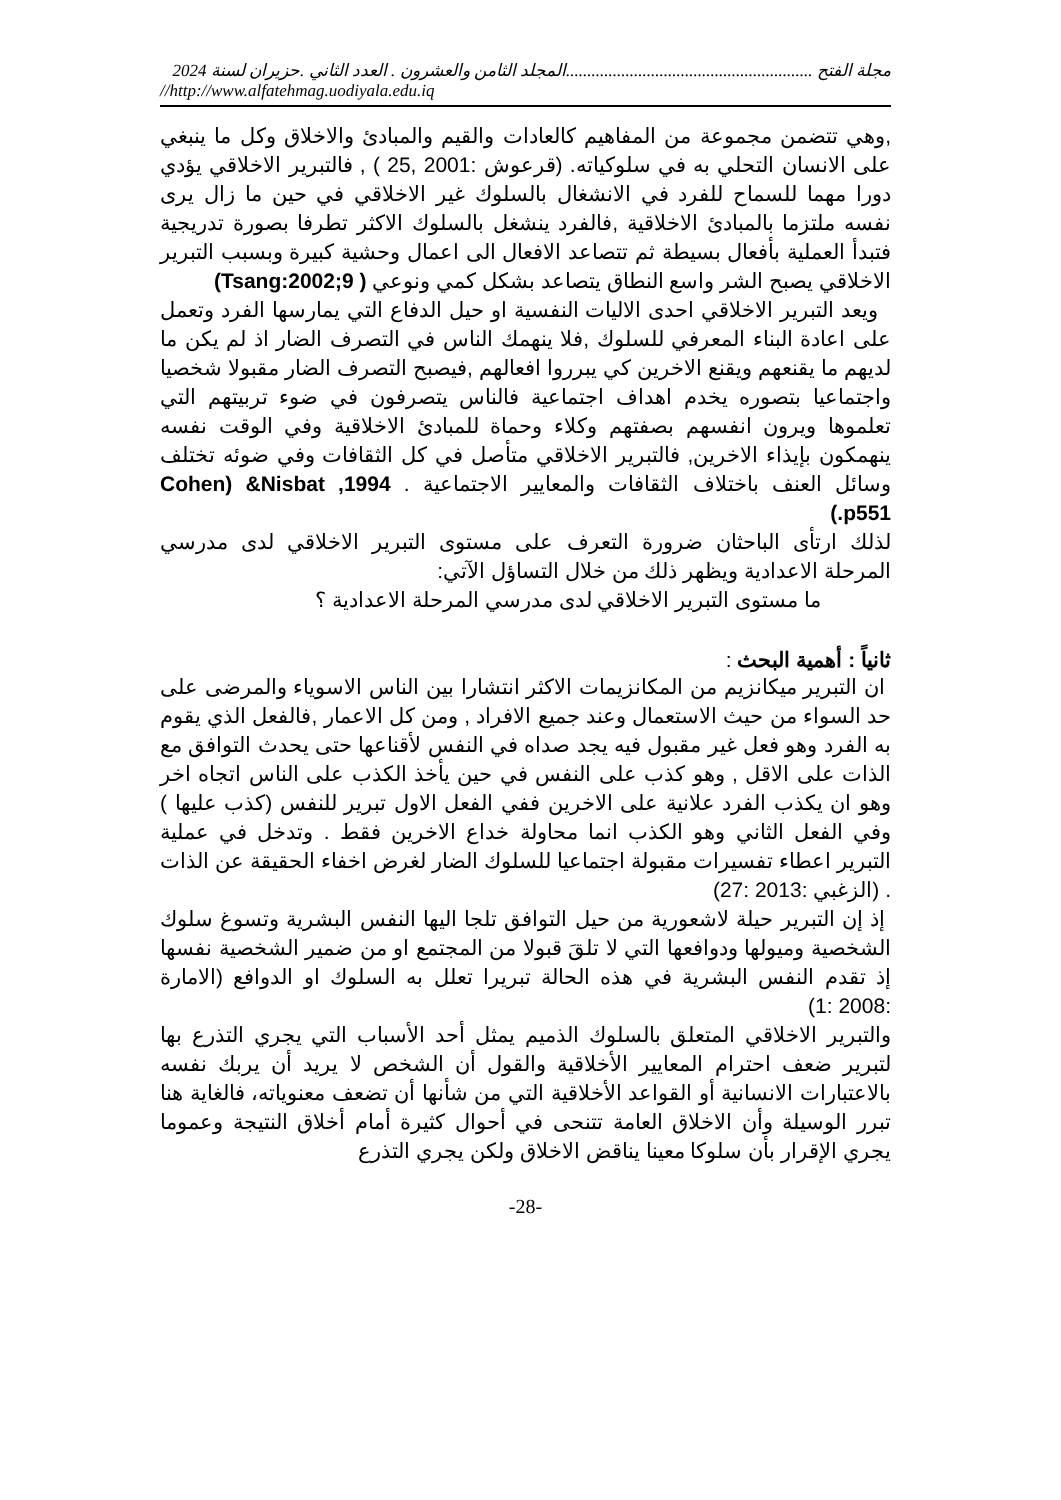مجلة الفتح ..........................................................المجلد الثامن والعشرون . العدد الثاني .حزيران لسنة 2024
//http://www.alfatehmag.uodiyala.edu.iq
,وهي تتضمن مجموعة من المفاهيم كالعادات والقيم والمبادئ والاخلاق وكل ما ينبغي على الانسان التحلي به في سلوكياته. (قرعوش :2001 ,25 ) , فالتبرير الاخلاقي يؤدي دورا مهما للسماح للفرد في الانشغال بالسلوك غير الاخلاقي في حين ما زال يرى نفسه ملتزما بالمبادئ الاخلاقية ,فالفرد ينشغل بالسلوك الاكثر تطرفا بصورة تدريجية فتبدأ العملية بأفعال بسيطة ثم تتصاعد الافعال الى اعمال وحشية كبيرة وبسبب التبرير الاخلاقي يصبح الشر واسع النطاق يتصاعد بشكل كمي ونوعي ( Tsang:2002;9)
ويعد التبرير الاخلاقي احدى الاليات النفسية او حيل الدفاع التي يمارسها الفرد وتعمل على اعادة البناء المعرفي للسلوك ,فلا ينهمك الناس في التصرف الضار اذ لم يكن ما لديهم ما يقنعهم ويقنع الاخرين كي يبرروا افعالهم ,فيصبح التصرف الضار مقبولا شخصيا واجتماعيا بتصوره يخدم اهداف اجتماعية فالناس يتصرفون في ضوء تربيتهم التي تعلموها ويرون انفسهم بصفتهم وكلاء وحماة للمبادئ الاخلاقية وفي الوقت نفسه ينهمكون بإيذاء الاخرين, فالتبرير الاخلاقي متأصل في كل الثقافات وفي ضوئه تختلف وسائل العنف باختلاف الثقافات والمعايير الاجتماعية . Cohen) &Nisbat ,1994 .p551)
لذلك ارتأى الباحثان ضرورة التعرف على مستوى التبرير الاخلاقي لدى مدرسي المرحلة الاعدادية ويظهر ذلك من خلال التساؤل الآتي:
ما مستوى التبرير الاخلاقي لدى مدرسي المرحلة الاعدادية ؟
ثانياً : أهمية البحث :
ان التبرير ميكانزيم من المكانزيمات الاكثر انتشارا بين الناس الاسوياء والمرضى على حد السواء من حيث الاستعمال وعند جميع الافراد , ومن كل الاعمار ,فالفعل الذي يقوم به الفرد وهو فعل غير مقبول فيه يجد صداه في النفس لأقناعها حتى يحدث التوافق مع الذات على الاقل , وهو كذب على النفس في حين يأخذ الكذب على الناس اتجاه اخر وهو ان يكذب الفرد علانية على الاخرين ففي الفعل الاول تبرير للنفس (كذب عليها ) وفي الفعل الثاني وهو الكذب انما محاولة خداع الاخرين فقط . وتدخل في عملية التبرير اعطاء تفسيرات مقبولة اجتماعيا للسلوك الضار لغرض اخفاء الحقيقة عن الذات . (الزغبي :2013 :27)
إذ إن التبرير حيلة لاشعورية من حيل التوافق تلجا اليها النفس البشرية وتسوغ سلوك الشخصية وميولها ودوافعها التي لا تلقَ قبولا من المجتمع او من ضمير الشخصية نفسها إذ تقدم النفس البشرية في هذه الحالة تبريرا تعلل به السلوك او الدوافع (الامارة :2008 :1)
والتبرير الاخلاقي المتعلق بالسلوك الذميم يمثل أحد الأسباب التي يجري التذرع بها لتبرير ضعف احترام المعايير الأخلاقية والقول أن الشخص لا يريد أن يربك نفسه بالاعتبارات الانسانية أو القواعد الأخلاقية التي من شأنها أن تضعف معنوياته، فالغاية هنا تبرر الوسيلة وأن الاخلاق العامة تتنحى في أحوال كثيرة أمام أخلاق النتيجة وعموما يجري الإقرار بأن سلوكا معينا يناقض الاخلاق ولكن يجري التذرع
-28-